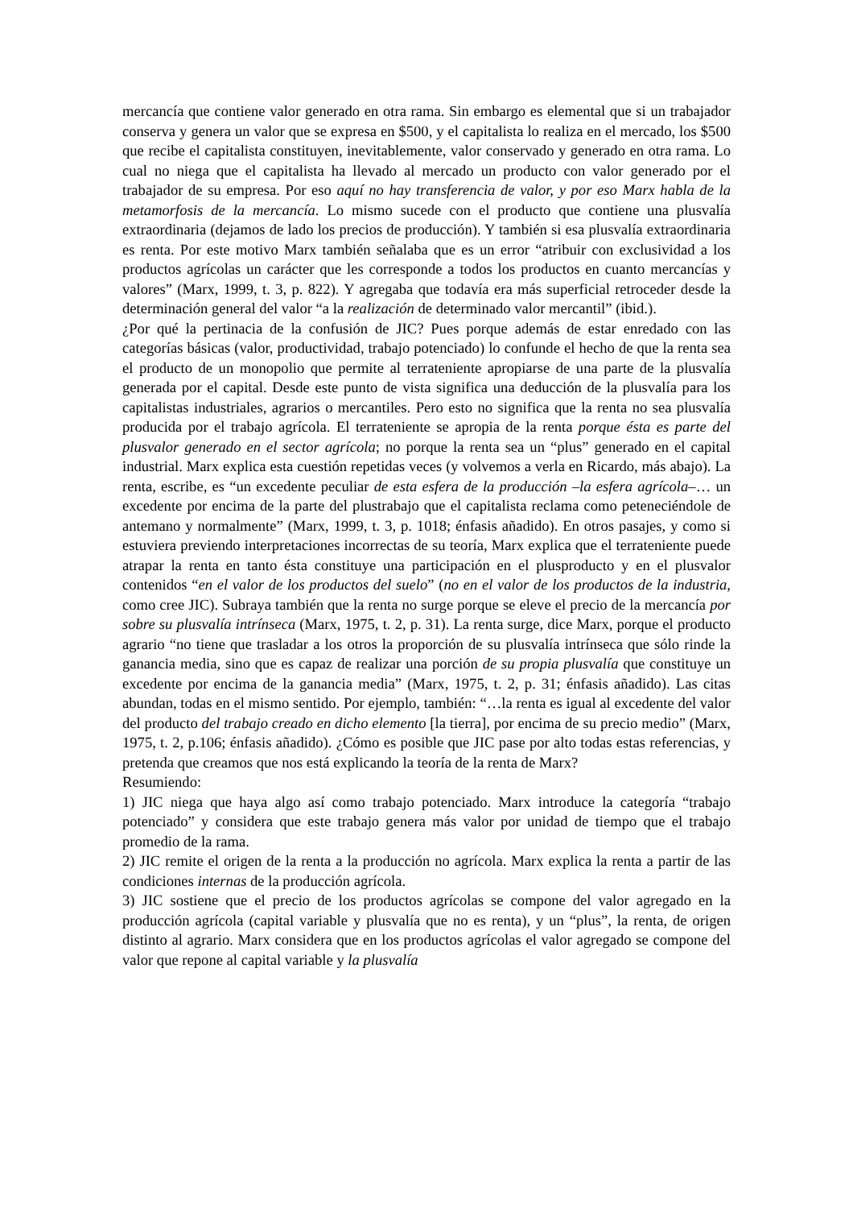mercancía que contiene valor generado en otra rama. Sin embargo es elemental que si un trabajador conserva y genera un valor que se expresa en $500, y el capitalista lo realiza en el mercado, los $500 que recibe el capitalista constituyen, inevitablemente, valor conservado y generado en otra rama. Lo cual no niega que el capitalista ha llevado al mercado un producto con valor generado por el trabajador de su empresa. Por eso aquí no hay transferencia de valor, y por eso Marx habla de la metamorfosis de la mercancía. Lo mismo sucede con el producto que contiene una plusvalía extraordinaria (dejamos de lado los precios de producción). Y también si esa plusvalía extraordinaria es renta. Por este motivo Marx también señalaba que es un error “atribuir con exclusividad a los productos agrícolas un carácter que les corresponde a todos los productos en cuanto mercancías y valores” (Marx, 1999, t. 3, p. 822). Y agregaba que todavía era más superficial retroceder desde la determinación general del valor “a la realización de determinado valor mercantil” (ibid.).
¿Por qué la pertinacia de la confusión de JIC? Pues porque además de estar enredado con las categorías básicas (valor, productividad, trabajo potenciado) lo confunde el hecho de que la renta sea el producto de un monopolio que permite al terrateniente apropiarse de una parte de la plusvalía generada por el capital. Desde este punto de vista significa una deducción de la plusvalía para los capitalistas industriales, agrarios o mercantiles. Pero esto no significa que la renta no sea plusvalía producida por el trabajo agrícola. El terrateniente se apropia de la renta porque ésta es parte del plusvalor generado en el sector agrícola; no porque la renta sea un “plus” generado en el capital industrial. Marx explica esta cuestión repetidas veces (y volvemos a verla en Ricardo, más abajo). La renta, escribe, es “un excedente peculiar de esta esfera de la producción –la esfera agrícola–… un excedente por encima de la parte del plustrabajo que el capitalista reclama como peteneciéndole de antemano y normalmente” (Marx, 1999, t. 3, p. 1018; énfasis añadido). En otros pasajes, y como si estuviera previendo interpretaciones incorrectas de su teoría, Marx explica que el terrateniente puede atrapar la renta en tanto ésta constituye una participación en el plusproducto y en el plusvalor contenidos “en el valor de los productos del suelo” (no en el valor de los productos de la industria, como cree JIC). Subraya también que la renta no surge porque se eleve el precio de la mercancía por sobre su plusvalía intrínseca (Marx, 1975, t. 2, p. 31). La renta surge, dice Marx, porque el producto agrario “no tiene que trasladar a los otros la proporción de su plusvalía intrínseca que sólo rinde la ganancia media, sino que es capaz de realizar una porción de su propia plusvalía que constituye un excedente por encima de la ganancia media” (Marx, 1975, t. 2, p. 31; énfasis añadido). Las citas abundan, todas en el mismo sentido. Por ejemplo, también: “…la renta es igual al excedente del valor del producto del trabajo creado en dicho elemento [la tierra], por encima de su precio medio” (Marx, 1975, t. 2, p.106; énfasis añadido). ¿Cómo es posible que JIC pase por alto todas estas referencias, y pretenda que creamos que nos está explicando la teoría de la renta de Marx?
Resumiendo:
1) JIC niega que haya algo así como trabajo potenciado. Marx introduce la categoría “trabajo potenciado” y considera que este trabajo genera más valor por unidad de tiempo que el trabajo promedio de la rama.
2) JIC remite el origen de la renta a la producción no agrícola. Marx explica la renta a partir de las condiciones internas de la producción agrícola.
3) JIC sostiene que el precio de los productos agrícolas se compone del valor agregado en la producción agrícola (capital variable y plusvalía que no es renta), y un “plus”, la renta, de origen distinto al agrario. Marx considera que en los productos agrícolas el valor agregado se compone del valor que repone al capital variable y la plusvalía